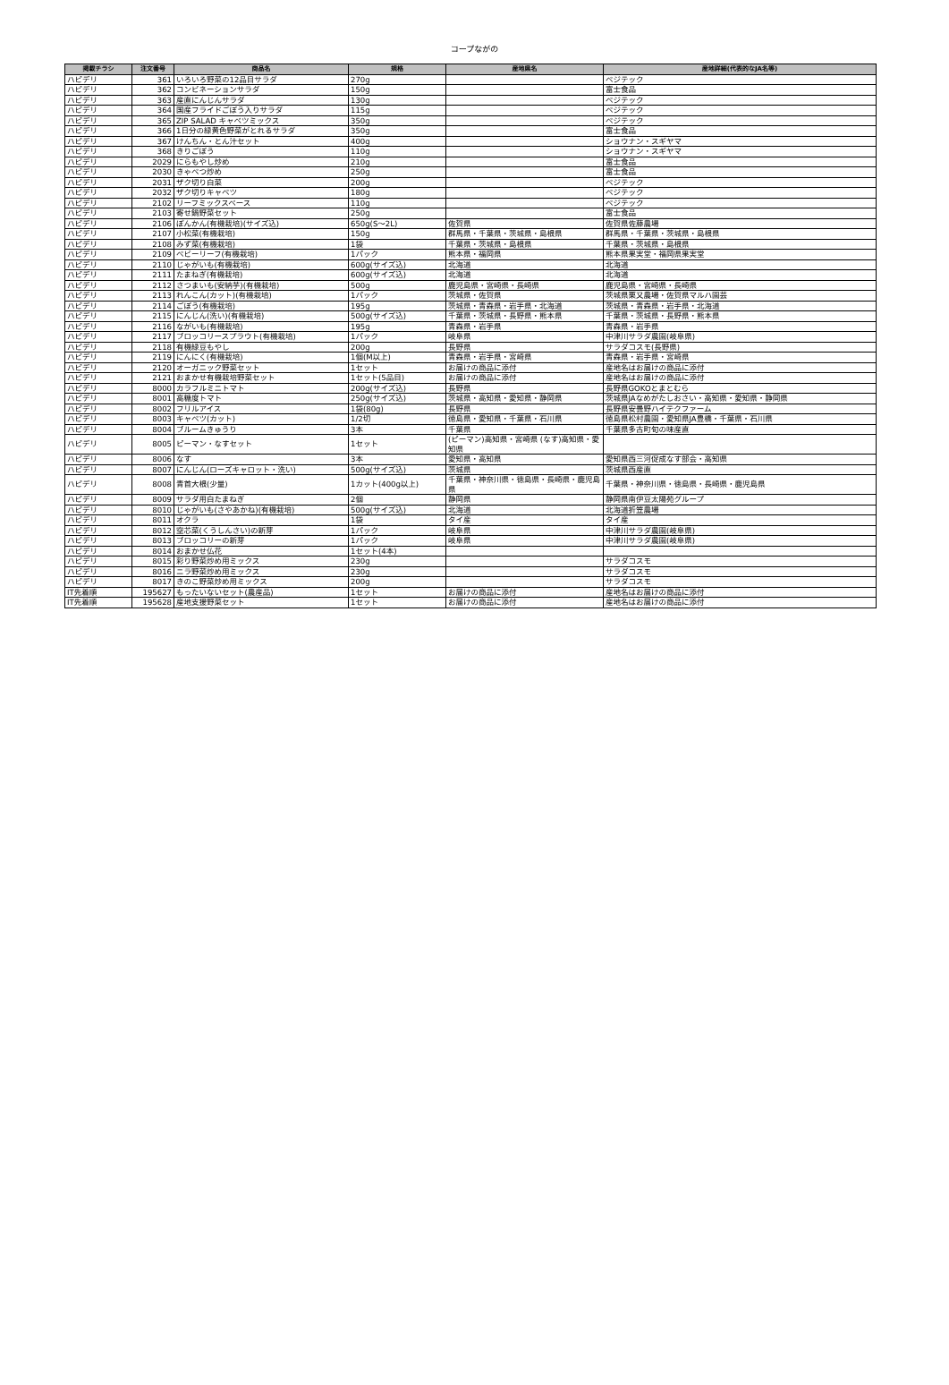コープながの
| 掲載チラシ | 注文番号 | 商品名 | 規格 | 産地県名 | 産地詳細(代表的なJA名等) |
| --- | --- | --- | --- | --- | --- |
| ハピデリ | 361 | いろいろ野菜の12品目サラダ | 270g | | ベジテック |
| ハピデリ | 362 | コンビネーションサラダ | 150g | | 富士食品 |
| ハピデリ | 363 | 産直にんじんサラダ | 130g | | ベジテック |
| ハピデリ | 364 | 国産フライドごぼう入りサラダ | 115g | | ベジテック |
| ハピデリ | 365 | ZIP SALAD キャベツミックス | 350g | | ベジテック |
| ハピデリ | 366 | 1日分の緑黄色野菜がとれるサラダ | 350g | | 富士食品 |
| ハピデリ | 367 | けんちん・とん汁セット | 400g | | ショウナン・スギヤマ |
| ハピデリ | 368 | きりごぼう | 110g | | ショウナン・スギヤマ |
| ハピデリ | 2029 | にらもやし炒め | 210g | | 富士食品 |
| ハピデリ | 2030 | きゃべつ炒め | 250g | | 富士食品 |
| ハピデリ | 2031 | ザク切り白菜 | 200g | | ベジテック |
| ハピデリ | 2032 | ザク切りキャベツ | 180g | | ベジテック |
| ハピデリ | 2102 | リーフミックスベース | 110g | | ベジテック |
| ハピデリ | 2103 | 寄せ鍋野菜セット | 250g | | 富士食品 |
| ハピデリ | 2106 | ぽんかん(有機栽培)(サイズ込) | 650g(S～2L) | 佐賀県 | 佐賀県佐藤農場 |
| ハピデリ | 2107 | 小松菜(有機栽培) | 150g | 群馬県・千葉県・茨城県・島根県 | 群馬県・千葉県・茨城県・島根県 |
| ハピデリ | 2108 | みず菜(有機栽培) | 1袋 | 千葉県・茨城県・島根県 | 千葉県・茨城県・島根県 |
| ハピデリ | 2109 | ベビーリーフ(有機栽培) | 1パック | 熊本県・福岡県 | 熊本県果実堂・福岡県果実堂 |
| ハピデリ | 2110 | じゃがいも(有機栽培) | 600g(サイズ込) | 北海道 | 北海道 |
| ハピデリ | 2111 | たまねぎ(有機栽培) | 600g(サイズ込) | 北海道 | 北海道 |
| ハピデリ | 2112 | さつまいも(安納芋)(有機栽培) | 500g | 鹿児島県・宮崎県・長崎県 | 鹿児島県・宮崎県・長崎県 |
| ハピデリ | 2113 | れんこん(カット)(有機栽培) | 1パック | 茨城県・佐賀県 | 茨城県栗又農場・佐賀県マルハ園芸 |
| ハピデリ | 2114 | ごぼう(有機栽培) | 195g | 茨城県・青森県・岩手県・北海道 | 茨城県・青森県・岩手県・北海道 |
| ハピデリ | 2115 | にんじん(洗い)(有機栽培) | 500g(サイズ込) | 千葉県・茨城県・長野県・熊本県 | 千葉県・茨城県・長野県・熊本県 |
| ハピデリ | 2116 | ながいも(有機栽培) | 195g | 青森県・岩手県 | 青森県・岩手県 |
| ハピデリ | 2117 | ブロッコリースプラウト(有機栽培) | 1パック | 岐阜県 | 中津川サラダ農園(岐阜県) |
| ハピデリ | 2118 | 有機緑豆もやし | 200g | 長野県 | サラダコスモ(長野県) |
| ハピデリ | 2119 | にんにく(有機栽培) | 1個(M以上) | 青森県・岩手県・宮崎県 | 青森県・岩手県・宮崎県 |
| ハピデリ | 2120 | オーガニック野菜セット | 1セット | お届けの商品に添付 | 産地名はお届けの商品に添付 |
| ハピデリ | 2121 | おまかせ有機栽培野菜セット | 1セット(5品目) | お届けの商品に添付 | 産地名はお届けの商品に添付 |
| ハピデリ | 8000 | カラフルミニトマト | 200g(サイズ込) | 長野県 | 長野県GOKOとまとむら |
| ハピデリ | 8001 | 高糖度トマト | 250g(サイズ込) | 茨城県・高知県・愛知県・静岡県 | 茨城県JAなめがたしおさい・高知県・愛知県・静岡県 |
| ハピデリ | 8002 | フリルアイス | 1袋(80g) | 長野県 | 長野県安曇野ハイテクファーム |
| ハピデリ | 8003 | キャベツ(カット) | 1/2切 | 徳島県・愛知県・千葉県・石川県 | 徳島県松村農園・愛知県JA豊橋・千葉県・石川県 |
| ハピデリ | 8004 | ブルームきゅうり | 3本 | 千葉県 | 千葉県多古町旬の味産直 |
| ハピデリ | 8005 | ピーマン・なすセット | 1セット | (ピーマン)高知県・宮崎県 (なす)高知県・愛知県 | |
| ハピデリ | 8006 | なす | 3本 | 愛知県・高知県 | 愛知県西三河促成なす部会・高知県 |
| ハピデリ | 8007 | にんじん(ローズキャロット・洗い) | 500g(サイズ込) | 茨城県 | 茨城県西産直 |
| ハピデリ | 8008 | 青首大根(少量) | 1カット(400g以上) | 千葉県・神奈川県・徳島県・長崎県・鹿児島県 | 千葉県・神奈川県・徳島県・長崎県・鹿児島県 |
| ハピデリ | 8009 | サラダ用白たまねぎ | 2個 | 静岡県 | 静岡県南伊豆太陽苑グループ |
| ハピデリ | 8010 | じゃがいも(さやあかね)(有機栽培) | 500g(サイズ込) | 北海道 | 北海道折笠農場 |
| ハピデリ | 8011 | オクラ | 1袋 | タイ産 | タイ産 |
| ハピデリ | 8012 | 空芯菜(くうしんさい)の新芽 | 1パック | 岐阜県 | 中津川サラダ農園(岐阜県) |
| ハピデリ | 8013 | ブロッコリーの新芽 | 1パック | 岐阜県 | 中津川サラダ農園(岐阜県) |
| ハピデリ | 8014 | おまかせ仏花 | 1セット(4本) | | |
| ハピデリ | 8015 | 彩り野菜炒め用ミックス | 230g | | サラダコスモ |
| ハピデリ | 8016 | ニラ野菜炒め用ミックス | 230g | | サラダコスモ |
| ハピデリ | 8017 | きのこ野菜炒め用ミックス | 200g | | サラダコスモ |
| IT先着順 | 195627 | もったいないセット(農産品) | 1セット | お届けの商品に添付 | 産地名はお届けの商品に添付 |
| IT先着順 | 195628 | 産地支援野菜セット | 1セット | お届けの商品に添付 | 産地名はお届けの商品に添付 |